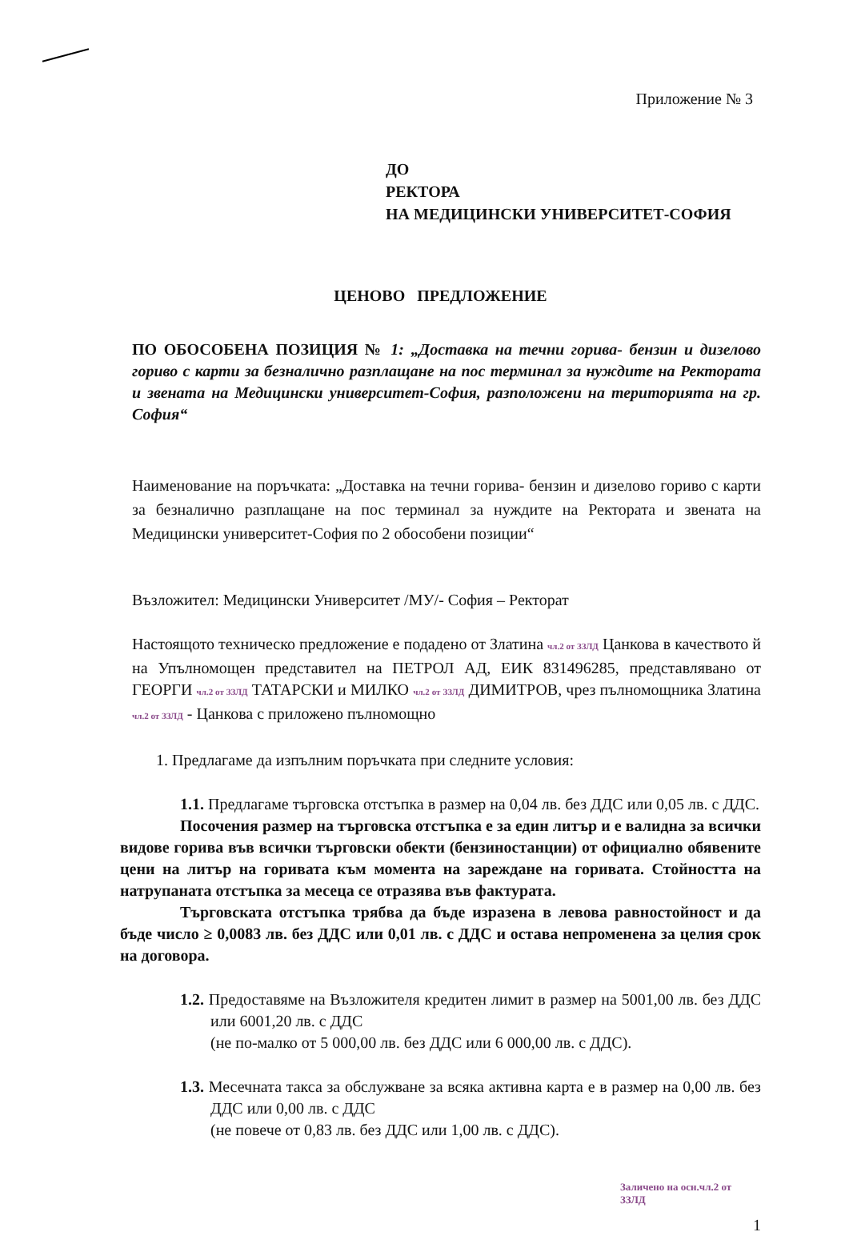Приложение № 3
ДО
РЕКТОРА
НА МЕДИЦИНСКИ УНИВЕРСИТЕТ-СОФИЯ
ЦЕНОВО ПРЕДЛОЖЕНИЕ
ПО ОБОСОБЕНА ПОЗИЦИЯ № 1: „Доставка на течни горива- бензин и дизелово гориво с карти за безналично разплащане на пос терминал за нуждите на Ректората и звената на Медицински университет-София, разположени на територията на гр. София“
Наименование на поръчката: „Доставка на течни горива- бензин и дизелово гориво с карти за безналично разплащане на пос терминал за нуждите на Ректората и звената на Медицински университет-София по 2 обособени позиции“
Възложител: Медицински Университет /МУ/- София – Ректорат
Настоящото техническо предложение е подадено от Златина чл.2 от ЗЗЛД Цанкова в качеството й на Упълномощен представител на ПЕТРОЛ АД, ЕИК 831496285, представлявано от ГЕОРГИ чл.2 от ЗЗЛД ТАТАРСКИ и МИЛКО чл.2 от ЗЗЛД ДИМИТРОВ, чрез пълномощника Златина чл.2 от ЗЗЛД - Цанкова с приложено пълномощно
1. Предлагаме да изпълним поръчката при следните условия:
1.1. Предлагаме търговска отстъпка в размер на 0,04 лв. без ДДС или 0,05 лв. с ДДС.
Посочения размер на търговска отстъпка е за един литър и е валидна за всички видове горива във всички търговски обекти (бензиностанции) от официално обявените цени на литър на горивата към момента на зареждане на горивата. Стойността на натрупаната отстъпка за месеца се отразява във фактурата.
Търговската отстъпка трябва да бъде изразена в левова равностойност и да бъде число ≥ 0,0083 лв. без ДДС или 0,01 лв. с ДДС и остава непроменена за целия срок на договора.
1.2. Предоставяме на Възложителя кредитен лимит в размер на 5001,00 лв. без ДДС или 6001,20 лв. с ДДС
(не по-малко от 5 000,00 лв. без ДДС или 6 000,00 лв. с ДДС).
1.3. Месечната такса за обслужване за всяка активна карта е в размер на 0,00 лв. без ДДС или 0,00 лв. с ДДС
(не повече от 0,83 лв. без ДДС или 1,00 лв. с ДДС).
Заличено на осн.чл.2 от ЗЗЛД
1